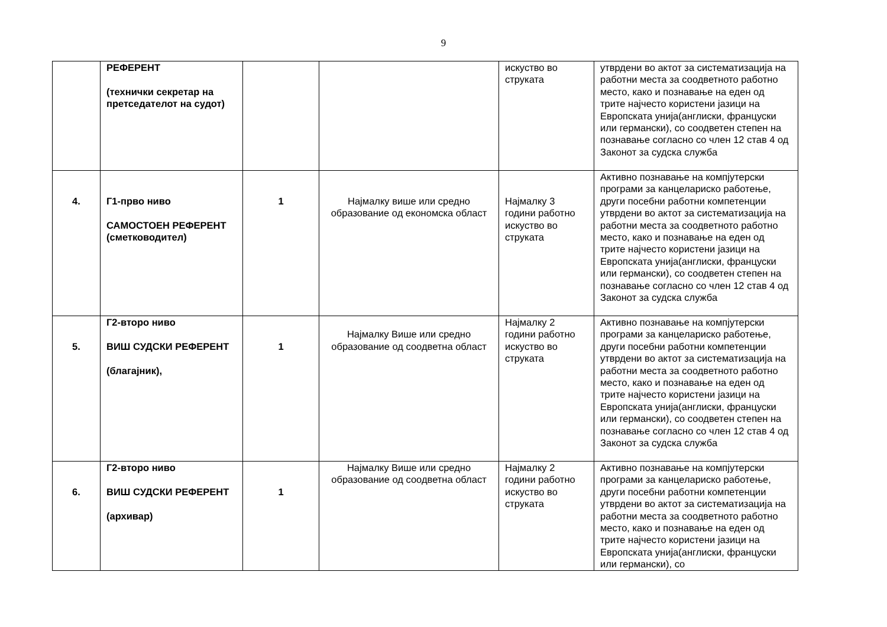9
| | РЕФЕРЕНТ (технички секретар на претседателот на судот) | | | искуство во струката | утврдени во актот за систематизација на работни места за соодветното работно место, како и познавање на еден од трите најчесто користени јазици на Европската унија(англиски, француски или германски), со соодветен степен на познавање согласно со член 12 став 4 од Законот за судска служба |
| 4. | Г1-прво ниво САМОСТОЕН РЕФЕРЕНТ (сметководител) | 1 | Најмалку више или средно образование од економска област | Најмалку 3 години работно искуство во струката | Активно познавање на компјутерски програми за канцелариско работење, други посебни работни компетенции утврдени во актот за систематизација на работни места за соодветното работно место, како и познавање на еден од трите најчесто користени јазици на Европската унија(англиски, француски или германски), со соодветен степен на познавање согласно со член 12 став 4 од Законот за судска служба |
| 5. | Г2-второ ниво ВИШ СУДСКИ РЕФЕРЕНТ (благајник), | 1 | Најмалку Више или средно образование од соодветна област | Најмалку 2 години работно искуство во струката | Активно познавање на компјутерски програми за канцелариско работење, други посебни работни компетенции утврдени во актот за систематизација на работни места за соодветното работно место, како и познавање на еден од трите најчесто користени јазици на Европската унија(англиски, француски или германски), со соодветен степен на познавање согласно со член 12 став 4 од Законот за судска служба |
| 6. | Г2-второ ниво ВИШ СУДСКИ РЕФЕРЕНТ (архивар) | 1 | Најмалку Више или средно образование од соодветна област | Најмалку 2 години работно искуство во струката | Активно познавање на компјутерски програми за канцелариско работење, други посебни работни компетенции утврдени во актот за систематизација на работни места за соодветното работно место, како и познавање на еден од трите најчесто користени јазици на Европската унија(англиски, француски или германски), со |